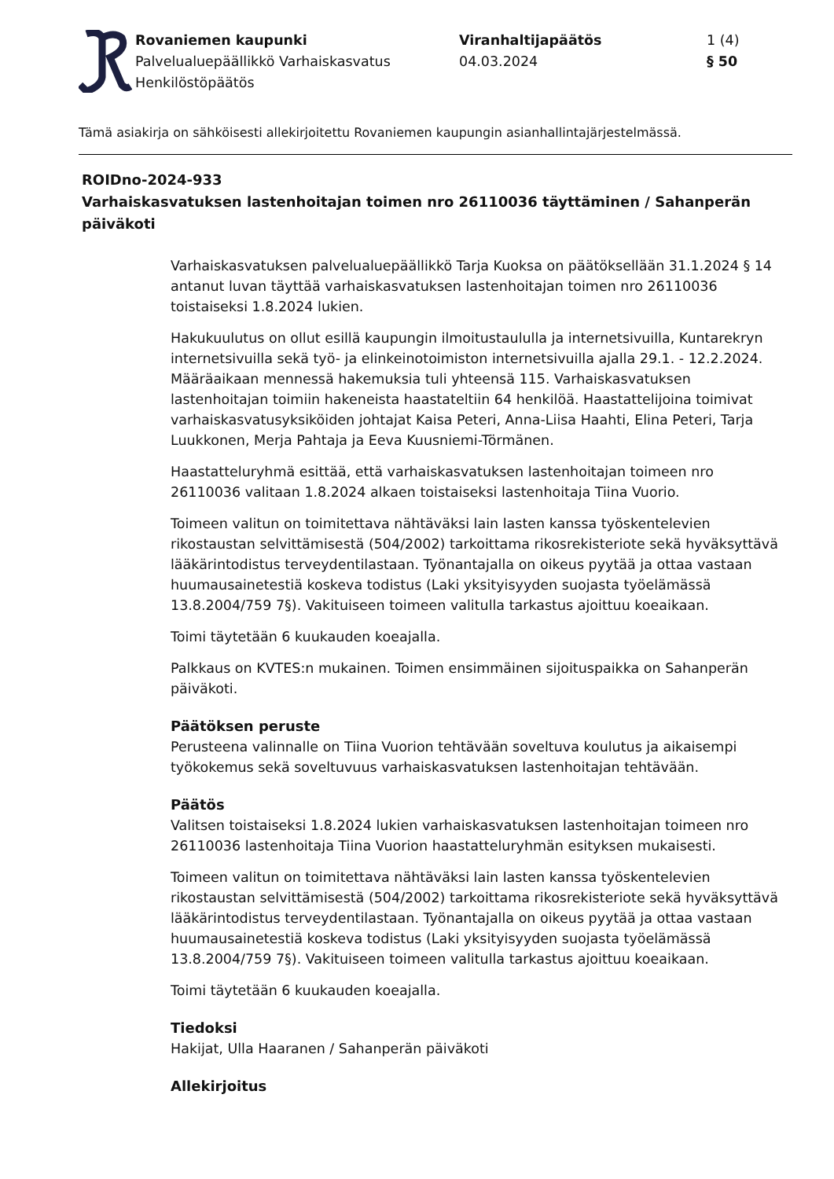Rovaniemen kaupunki
Palvelualuepäällikkö Varhaiskasvatus
Henkilöstöpäätös
Viranhaltijapäätös
04.03.2024
1 (4)
§ 50
Tämä asiakirja on sähköisesti allekirjoitettu Rovaniemen kaupungin asianhallintajärjestelmässä.
ROIDno-2024-933
Varhaiskasvatuksen lastenhoitajan toimen nro 26110036 täyttäminen / Sahanperän päiväkoti
Varhaiskasvatuksen palvelualuepäällikkö Tarja Kuoksa on päätöksellään 31.1.2024 § 14 antanut luvan täyttää varhaiskasvatuksen lastenhoitajan toimen nro 26110036 toistaiseksi 1.8.2024 lukien.
Hakukuulutus on ollut esillä kaupungin ilmoitustaululla ja internetsivuilla, Kuntarekryn internetsivuilla sekä työ- ja elinkeinotoimiston internetsivuilla ajalla 29.1. - 12.2.2024. Määräaikaan mennessä hakemuksia tuli yhteensä 115. Varhaiskasvatuksen lastenhoitajan toimiin hakeneista haastateltiin 64 henkilöä. Haastattelijoina toimivat varhaiskasvatusyksiköiden johtajat Kaisa Peteri, Anna-Liisa Haahti, Elina Peteri, Tarja Luukkonen, Merja Pahtaja ja Eeva Kuusniemi-Törmänen.
Haastatteluryhmä esittää, että varhaiskasvatuksen lastenhoitajan toimeen nro 26110036 valitaan 1.8.2024 alkaen toistaiseksi lastenhoitaja Tiina Vuorio.
Toimeen valitun on toimitettava nähtäväksi lain lasten kanssa työskentelevien rikostaustan selvittämisestä (504/2002) tarkoittama rikosrekisteriote sekä hyväksyttävä lääkärintodistus terveydentilastaan. Työnantajalla on oikeus pyytää ja ottaa vastaan huumausainetestiä koskeva todistus (Laki yksityisyyden suojasta työelämässä 13.8.2004/759 7§). Vakituiseen toimeen valitulla tarkastus ajoittuu koeaikaan.
Toimi täytetään 6 kuukauden koeajalla.
Palkkaus on KVTES:n mukainen. Toimen ensimmäinen sijoituspaikka on Sahanperän päiväkoti.
Päätöksen peruste
Perusteena valinnalle on Tiina Vuorion tehtävään soveltuva koulutus ja aikaisempi työkokemus sekä soveltuvuus varhaiskasvatuksen lastenhoitajan tehtävään.
Päätös
Valitsen toistaiseksi 1.8.2024 lukien varhaiskasvatuksen lastenhoitajan toimeen nro 26110036 lastenhoitaja Tiina Vuorion haastatteluryhmän esityksen mukaisesti.
Toimeen valitun on toimitettava nähtäväksi lain lasten kanssa työskentelevien rikostaustan selvittämisestä (504/2002) tarkoittama rikosrekisteriote sekä hyväksyttävä lääkärintodistus terveydentilastaan. Työnantajalla on oikeus pyytää ja ottaa vastaan huumausainetestiä koskeva todistus (Laki yksityisyyden suojasta työelämässä 13.8.2004/759 7§). Vakituiseen toimeen valitulla tarkastus ajoittuu koeaikaan.
Toimi täytetään 6 kuukauden koeajalla.
Tiedoksi
Hakijat, Ulla Haaranen / Sahanperän päiväkoti
Allekirjoitus